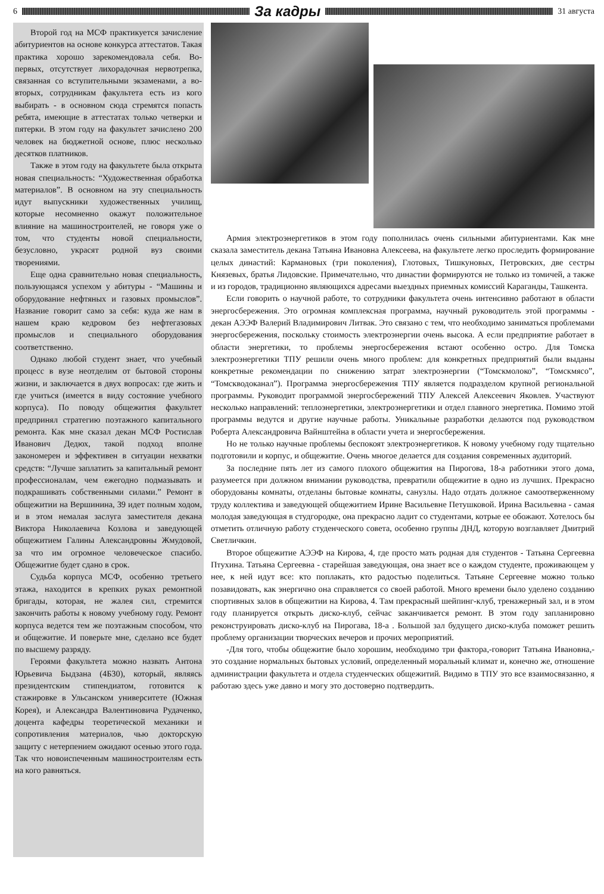6
За кадры
31 августа
Второй год на МСФ практикуется зачисление абитуриентов на основе конкурса аттестатов. Такая практика хорошо зарекомендовала себя. Во-первых, отсутствует лихорадочная нервотрепка, связанная со вступительными экзаменами, а во-вторых, сотрудникам факультета есть из кого выбирать - в основном сюда стремятся попасть ребята, имеющие в аттестатах только четверки и пятерки. В этом году на факультет зачислено 200 человек на бюджетной основе, плюс несколько десятков платников.
Также в этом году на факультете была открыта новая специальность: “Художественная обработка материалов”. В основном на эту специальность идут выпускники художественных училищ, которые несомненно окажут положительное влияние на машиностроителей, не говоря уже о том, что студенты новой специальности, безусловно, украсят родной вуз своими творениями.
Еще одна сравнительно новая специальность, пользующаяся успехом у абитуры - “Машины и оборудование нефтяных и газовых промыслов”. Название говорит само за себя: куда же нам в нашем краю кедровом без нефтегазовых промыслов и специального оборудования соответственно.
Однако любой студент знает, что учебный процесс в вузе неотделим от бытовой стороны жизни, и заключается в двух вопросах: где жить и где учиться (имеется в виду состояние учебного корпуса). По поводу общежития факультет предпринял стратегию поэтажного капитального ремонта. Как мне сказал декан МСФ Ростислав Иванович Дедюх, такой подход вполне закономерен и эффективен в ситуации нехватки средств: “Лучше заплатить за капитальный ремонт профессионалам, чем ежегодно подмазывать и подкрашивать собственными силами.” Ремонт в общежитии на Вершинина, 39 идет полным ходом, и в этом немалая заслуга заместителя декана Виктора Николаевича Козлова и заведующей общежитием Галины Александровны Жмудовой, за что им огромное человеческое спасибо. Общежитие будет сдано в срок.
Судьба корпуса МСФ, особенно третьего этажа, находится в крепких руках ремонтной бригады, которая, не жалея сил, стремится закончить работы к новому учебному году. Ремонт корпуса ведется тем же поэтажным способом, что и общежитие. И поверьте мне, сделано все будет по высшему разряду.
Героями факультета можно назвать Антона Юрьевича Быдзана (4Б30), который, являясь президентским стипендиатом, готовится к стажировке в Ульсанском университете (Южная Корея), и Александра Валентиновича Рудаченко, доцента кафедры теоретической механики и сопротивления материалов, чью докторскую защиту с нетерпением ожидают осенью этого года. Так что новоиспеченным машиностроителям есть на кого равняться.
Армия электроэнергетиков в этом году пополнилась очень сильными абитуриентами. Как мне сказала заместитель декана Татьяна Ивановна Алексеева, на факультете легко проследить формирование целых династий: Кармановых (три поколения), Глотовых, Тишкуновых, Петровских, две сестры Князевых, братья Лидовские. Примечательно, что династии формируются не только из томичей, а также и из городов, традиционно являющихся адресами выездных приемных комиссий Караганды, Ташкента.
Если говорить о научной работе, то сотрудники факультета очень интенсивно работают в области энергосбережения. Это огромная комплексная программа, научный руководитель этой программы - декан АЭЭФ Валерий Владимирович Литвак. Это связано с тем, что необходимо заниматься проблемами энергосбережения, поскольку стоимость электроэнергии очень высока. А если предприятие работает в области энергетики, то проблемы энергосбережения встают особенно остро. Для Томска электроэнергетики ТПУ решили очень много проблем: для конкретных предприятий были выданы конкретные рекомендации по снижению затрат электроэнергии (“Томскмолоко”, “Томскмясо”, “Томскводоканал”). Программа энергосбережения ТПУ является подразделом крупной региональной программы. Руководит программой энергосбережений ТПУ Алексей Алексеевич Яковлев. Участвуют несколько направлений: теплоэнергетики, электроэнергетики и отдел главного энергетика. Помимо этой программы ведутся и другие научные работы. Уникальные разработки делаются под руководством Роберта Александровича Вайнштейна в области учета и энергосбережения.
Но не только научные проблемы беспокоят электроэнергетиков. К новому учебному году тщательно подготовили и корпус, и общежитие. Очень многое делается для создания современных аудиторий.
За последние пять лет из самого плохого общежития на Пирогова, 18-а работники этого дома, разумеется при должном внимании руководства, превратили общежитие в одно из лучших. Прекрасно оборудованы комнаты, отделаны бытовые комнаты, санузлы. Надо отдать должное самоотверженному труду коллектива и заведующей общежитием Ирине Васильевне Петушковой. Ирина Васильевна - самая молодая заведующая в студгородке, она прекрасно ладит со студентами, котрые ее обожают. Хотелось бы отметить отличную работу студенческого совета, особенно группы ДНД, которую возглавляет Дмитрий Светличкин.
Второе общежитие АЭЭФ на Кирова, 4, где просто мать родная для студентов - Татьяна Сергеевна Птухина. Татьяна Сергеевна - старейшая заведующая, она знает все о каждом студенте, проживающем у нее, к ней идут все: кто поплакать, кто радостью поделиться. Татьяне Сергеевне можно только позавидовать, как энергично она справляется со своей работой. Много времени было уделено созданию спортивных залов в общежитии на Кирова, 4. Там прекрасный шейпинг-клуб, тренажерный зал, и в этом году планируется открыть диско-клуб, сейчас заканчивается ремонт. В этом году запланировно реконструировать диско-клуб на Пирогава, 18-а . Большой зал будущего диско-клуба поможет решить проблему организации творческих вечеров и прочих мероприятий.
-Для того, чтобы общежитие было хорошим, необходимо три фактора,-говорит Татьяна Ивановна,- это создание нормальных бытовых условий, определенный моральный климат и, конечно же, отношение администрации факультета и отдела студенческих общежитий. Видимо в ТПУ это все взаимосвязанно, я работаю здесь уже давно и могу это достоверно подтвердить.